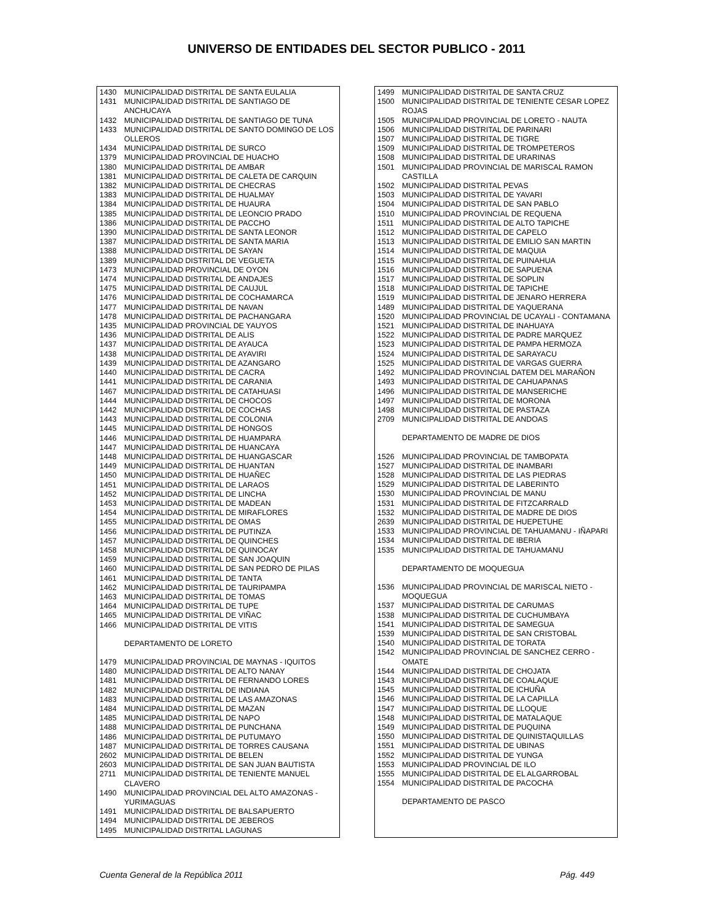UNIVERSO DE ENTIDADES DEL SECTOR PUBLICO - 2011
| 1430 | MUNICIPALIDAD DISTRITAL DE SANTA EULALIA |
| 1431 | MUNICIPALIDAD DISTRITAL DE SANTIAGO DE ANCHUCAYA |
| 1432 | MUNICIPALIDAD DISTRITAL DE SANTIAGO DE TUNA |
| 1433 | MUNICIPALIDAD DISTRITAL DE SANTO DOMINGO DE LOS OLLEROS |
| 1434 | MUNICIPALIDAD DISTRITAL DE SURCO |
| 1379 | MUNICIPALIDAD PROVINCIAL DE HUACHO |
| 1380 | MUNICIPALIDAD DISTRITAL DE AMBAR |
| 1381 | MUNICIPALIDAD DISTRITAL DE CALETA DE CARQUIN |
| 1382 | MUNICIPALIDAD DISTRITAL DE CHECRAS |
| 1383 | MUNICIPALIDAD DISTRITAL DE HUALMAY |
| 1384 | MUNICIPALIDAD DISTRITAL DE HUAURA |
| 1385 | MUNICIPALIDAD DISTRITAL DE LEONCIO PRADO |
| 1386 | MUNICIPALIDAD DISTRITAL DE PACCHO |
| 1390 | MUNICIPALIDAD DISTRITAL DE SANTA LEONOR |
| 1387 | MUNICIPALIDAD DISTRITAL DE SANTA MARIA |
| 1388 | MUNICIPALIDAD DISTRITAL DE SAYAN |
| 1389 | MUNICIPALIDAD DISTRITAL DE VEGUETA |
| 1473 | MUNICIPALIDAD PROVINCIAL DE OYON |
| 1474 | MUNICIPALIDAD DISTRITAL DE ANDAJES |
| 1475 | MUNICIPALIDAD DISTRITAL DE CAUJUL |
| 1476 | MUNICIPALIDAD DISTRITAL DE COCHAMARCA |
| 1477 | MUNICIPALIDAD DISTRITAL DE NAVAN |
| 1478 | MUNICIPALIDAD DISTRITAL DE PACHANGARA |
| 1435 | MUNICIPALIDAD PROVINCIAL DE YAUYOS |
| 1436 | MUNICIPALIDAD DISTRITAL DE ALIS |
| 1437 | MUNICIPALIDAD DISTRITAL DE AYAUCA |
| 1438 | MUNICIPALIDAD DISTRITAL DE AYAVIRI |
| 1439 | MUNICIPALIDAD DISTRITAL DE AZANGARO |
| 1440 | MUNICIPALIDAD DISTRITAL DE CACRA |
| 1441 | MUNICIPALIDAD DISTRITAL DE CARANIA |
| 1467 | MUNICIPALIDAD DISTRITAL DE CATAHUASI |
| 1444 | MUNICIPALIDAD DISTRITAL DE CHOCOS |
| 1442 | MUNICIPALIDAD DISTRITAL DE COCHAS |
| 1443 | MUNICIPALIDAD DISTRITAL DE COLONIA |
| 1445 | MUNICIPALIDAD DISTRITAL DE HONGOS |
| 1446 | MUNICIPALIDAD DISTRITAL DE HUAMPARA |
| 1447 | MUNICIPALIDAD DISTRITAL DE HUANCAYA |
| 1448 | MUNICIPALIDAD DISTRITAL DE HUANGASCAR |
| 1449 | MUNICIPALIDAD DISTRITAL DE HUANTAN |
| 1450 | MUNICIPALIDAD DISTRITAL DE HUAÑEC |
| 1451 | MUNICIPALIDAD DISTRITAL DE LARAOS |
| 1452 | MUNICIPALIDAD DISTRITAL DE LINCHA |
| 1453 | MUNICIPALIDAD DISTRITAL DE MADEAN |
| 1454 | MUNICIPALIDAD DISTRITAL DE MIRAFLORES |
| 1455 | MUNICIPALIDAD DISTRITAL DE OMAS |
| 1456 | MUNICIPALIDAD DISTRITAL DE PUTINZA |
| 1457 | MUNICIPALIDAD DISTRITAL DE QUINCHES |
| 1458 | MUNICIPALIDAD DISTRITAL DE QUINOCAY |
| 1459 | MUNICIPALIDAD DISTRITAL DE SAN JOAQUIN |
| 1460 | MUNICIPALIDAD DISTRITAL DE SAN PEDRO DE PILAS |
| 1461 | MUNICIPALIDAD DISTRITAL DE TANTA |
| 1462 | MUNICIPALIDAD DISTRITAL DE TAURIPAMPA |
| 1463 | MUNICIPALIDAD DISTRITAL DE TOMAS |
| 1464 | MUNICIPALIDAD DISTRITAL DE TUPE |
| 1465 | MUNICIPALIDAD DISTRITAL DE VIÑAC |
| 1466 | MUNICIPALIDAD DISTRITAL DE VITIS |
| | DEPARTAMENTO DE LORETO |
| 1479 | MUNICIPALIDAD PROVINCIAL DE MAYNAS - IQUITOS |
| 1480 | MUNICIPALIDAD DISTRITAL DE ALTO NANAY |
| 1481 | MUNICIPALIDAD DISTRITAL DE FERNANDO LORES |
| 1482 | MUNICIPALIDAD DISTRITAL DE INDIANA |
| 1483 | MUNICIPALIDAD DISTRITAL DE LAS AMAZONAS |
| 1484 | MUNICIPALIDAD DISTRITAL DE MAZAN |
| 1485 | MUNICIPALIDAD DISTRITAL DE NAPO |
| 1488 | MUNICIPALIDAD DISTRITAL DE PUNCHANA |
| 1486 | MUNICIPALIDAD DISTRITAL DE PUTUMAYO |
| 1487 | MUNICIPALIDAD DISTRITAL DE TORRES CAUSANA |
| 2602 | MUNICIPALIDAD DISTRITAL DE BELEN |
| 2603 | MUNICIPALIDAD DISTRITAL DE SAN JUAN BAUTISTA |
| 2711 | MUNICIPALIDAD DISTRITAL DE TENIENTE MANUEL CLAVERO |
| 1490 | MUNICIPALIDAD PROVINCIAL DEL ALTO AMAZONAS - YURIMAGUAS |
| 1491 | MUNICIPALIDAD DISTRITAL DE BALSAPUERTO |
| 1494 | MUNICIPALIDAD DISTRITAL DE JEBEROS |
| 1495 | MUNICIPALIDAD DISTRITAL LAGUNAS |
| 1499 | MUNICIPALIDAD DISTRITAL DE SANTA CRUZ |
| 1500 | MUNICIPALIDAD DISTRITAL DE TENIENTE CESAR LOPEZ ROJAS |
| 1505 | MUNICIPALIDAD PROVINCIAL DE LORETO - NAUTA |
| 1506 | MUNICIPALIDAD DISTRITAL DE PARINARI |
| 1507 | MUNICIPALIDAD DISTRITAL DE TIGRE |
| 1509 | MUNICIPALIDAD DISTRITAL DE TROMPETEROS |
| 1508 | MUNICIPALIDAD DISTRITAL DE URARINAS |
| 1501 | MUNICIPALIDAD PROVINCIAL DE MARISCAL RAMON CASTILLA |
| 1502 | MUNICIPALIDAD DISTRITAL PEVAS |
| 1503 | MUNICIPALIDAD DISTRITAL DE YAVARI |
| 1504 | MUNICIPALIDAD DISTRITAL DE SAN PABLO |
| 1510 | MUNICIPALIDAD PROVINCIAL DE REQUENA |
| 1511 | MUNICIPALIDAD DISTRITAL DE ALTO TAPICHE |
| 1512 | MUNICIPALIDAD DISTRITAL DE CAPELO |
| 1513 | MUNICIPALIDAD DISTRITAL DE EMILIO SAN MARTIN |
| 1514 | MUNICIPALIDAD DISTRITAL DE MAQUIA |
| 1515 | MUNICIPALIDAD DISTRITAL DE PUINAHUA |
| 1516 | MUNICIPALIDAD DISTRITAL DE SAPUENA |
| 1517 | MUNICIPALIDAD DISTRITAL DE SOPLIN |
| 1518 | MUNICIPALIDAD DISTRITAL DE TAPICHE |
| 1519 | MUNICIPALIDAD DISTRITAL DE JENARO HERRERA |
| 1489 | MUNICIPALIDAD DISTRITAL DE YAQUERANA |
| 1520 | MUNICIPALIDAD PROVINCIAL DE UCAYALI - CONTAMANA |
| 1521 | MUNICIPALIDAD DISTRITAL DE INAHUAYA |
| 1522 | MUNICIPALIDAD DISTRITAL DE PADRE MARQUEZ |
| 1523 | MUNICIPALIDAD DISTRITAL DE PAMPA HERMOZA |
| 1524 | MUNICIPALIDAD DISTRITAL DE SARAYACU |
| 1525 | MUNICIPALIDAD DISTRITAL DE VARGAS GUERRA |
| 1492 | MUNICIPALIDAD PROVINCIAL DATEM DEL MARAÑON |
| 1493 | MUNICIPALIDAD DISTRITAL DE CAHUAPANAS |
| 1496 | MUNICIPALIDAD DISTRITAL DE MANSERICHE |
| 1497 | MUNICIPALIDAD DISTRITAL DE MORONA |
| 1498 | MUNICIPALIDAD DISTRITAL DE PASTAZA |
| 2709 | MUNICIPALIDAD DISTRITAL DE ANDOAS |
| | DEPARTAMENTO DE MADRE DE DIOS |
| 1526 | MUNICIPALIDAD PROVINCIAL DE TAMBOPATA |
| 1527 | MUNICIPALIDAD DISTRITAL DE INAMBARI |
| 1528 | MUNICIPALIDAD DISTRITAL DE LAS PIEDRAS |
| 1529 | MUNICIPALIDAD DISTRITAL DE LABERINTO |
| 1530 | MUNICIPALIDAD PROVINCIAL DE MANU |
| 1531 | MUNICIPALIDAD DISTRITAL DE FITZCARRALD |
| 1532 | MUNICIPALIDAD DISTRITAL DE MADRE DE DIOS |
| 2639 | MUNICIPALIDAD DISTRITAL DE HUEPETUHE |
| 1533 | MUNICIPALIDAD PROVINCIAL DE TAHUAMANU - IÑAPARI |
| 1534 | MUNICIPALIDAD DISTRITAL DE IBERIA |
| 1535 | MUNICIPALIDAD DISTRITAL DE TAHUAMANU |
| | DEPARTAMENTO DE MOQUEGUA |
| 1536 | MUNICIPALIDAD PROVINCIAL DE MARISCAL NIETO - MOQUEGUA |
| 1537 | MUNICIPALIDAD DISTRITAL DE CARUMAS |
| 1538 | MUNICIPALIDAD DISTRITAL DE CUCHUMBAYA |
| 1541 | MUNICIPALIDAD DISTRITAL DE SAMEGUA |
| 1539 | MUNICIPALIDAD DISTRITAL DE SAN CRISTOBAL |
| 1540 | MUNICIPALIDAD DISTRITAL DE TORATA |
| 1542 | MUNICIPALIDAD PROVINCIAL DE SANCHEZ CERRO - OMATE |
| 1544 | MUNICIPALIDAD DISTRITAL DE CHOJATA |
| 1543 | MUNICIPALIDAD DISTRITAL DE COALAQUE |
| 1545 | MUNICIPALIDAD DISTRITAL DE ICHUÑA |
| 1546 | MUNICIPALIDAD DISTRITAL DE LA CAPILLA |
| 1547 | MUNICIPALIDAD DISTRITAL DE LLOQUE |
| 1548 | MUNICIPALIDAD DISTRITAL DE MATALAQUE |
| 1549 | MUNICIPALIDAD DISTRITAL DE PUQUINA |
| 1550 | MUNICIPALIDAD DISTRITAL DE QUINISTAQUILLAS |
| 1551 | MUNICIPALIDAD DISTRITAL DE UBINAS |
| 1552 | MUNICIPALIDAD DISTRITAL DE YUNGA |
| 1553 | MUNICIPALIDAD PROVINCIAL DE ILO |
| 1555 | MUNICIPALIDAD DISTRITAL DE EL ALGARROBAL |
| 1554 | MUNICIPALIDAD DISTRITAL DE PACOCHA |
| | DEPARTAMENTO DE PASCO |
Cuenta General de la República 2011 Pág. 449